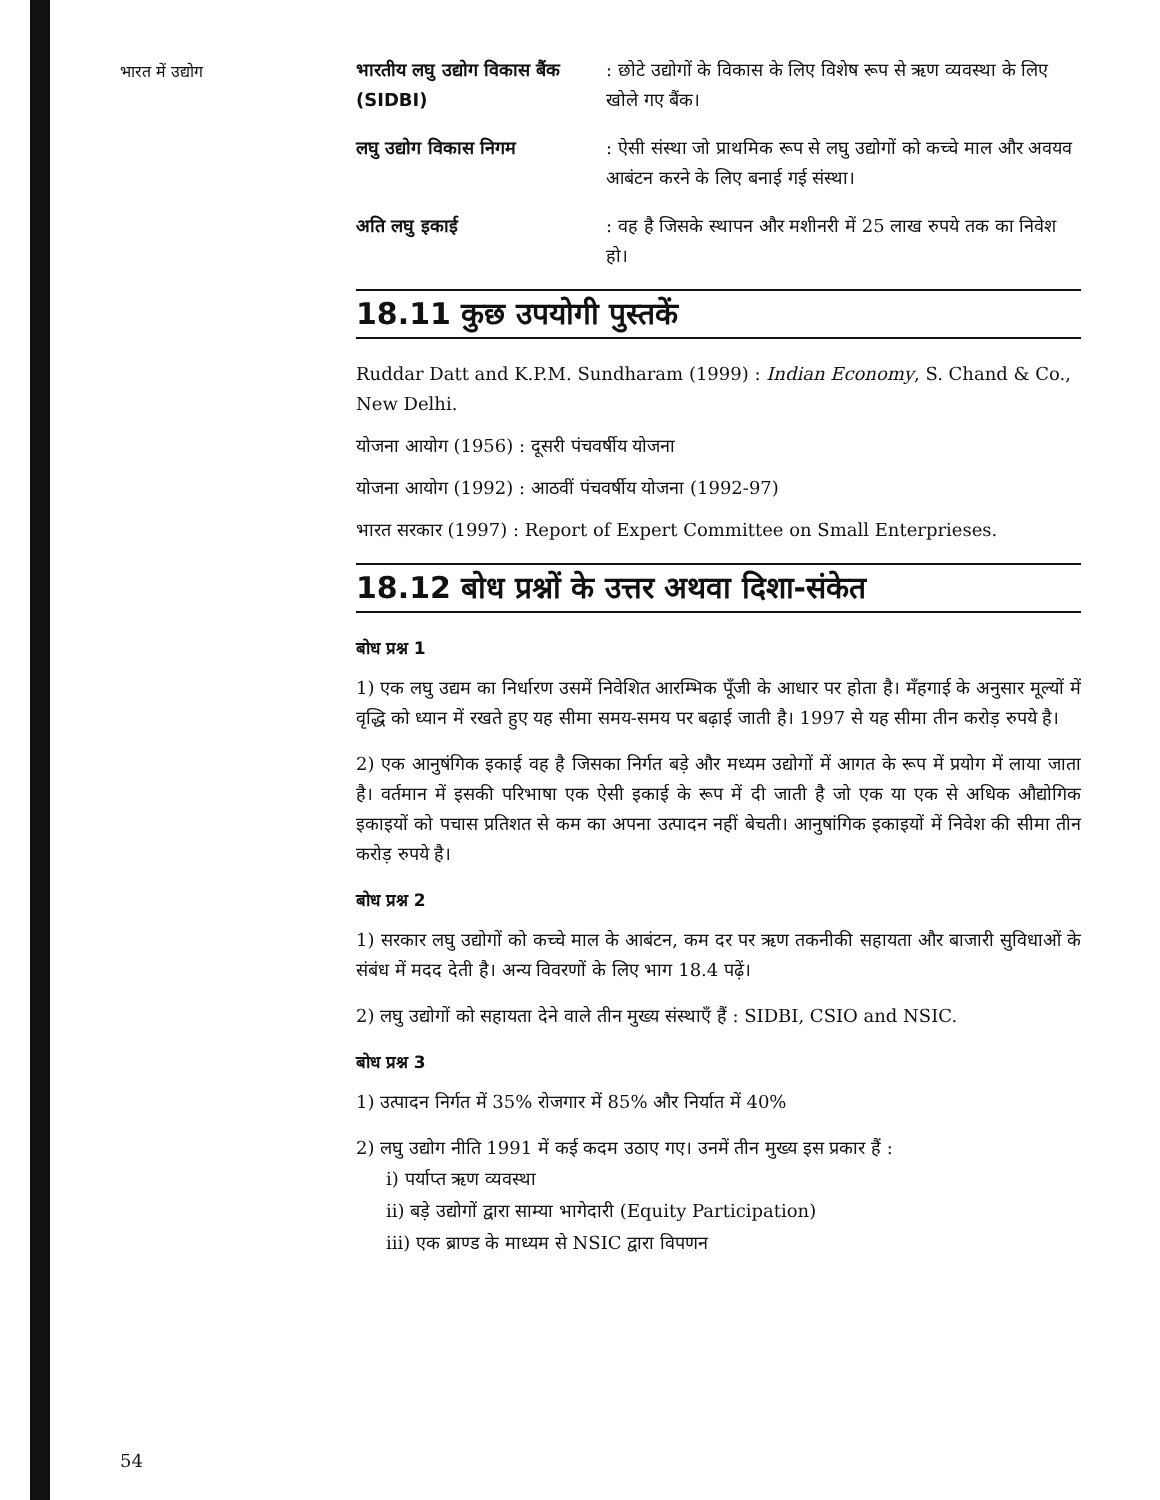भारत में उद्योग
भारतीय लघु उद्योग विकास बैंक (SIDBI)
: छोटे उद्योगों के विकास के लिए विशेष रूप से ऋण व्यवस्था के लिए खोले गए बैंक।
लघु उद्योग विकास निगम : ऐसी संस्था जो प्राथमिक रूप से लघु उद्योगों को कच्चे माल और अवयव आबंटन करने के लिए बनाई गई संस्था।
अति लघु इकाई : वह है जिसके स्थापन और मशीनरी में 25 लाख रुपये तक का निवेश हो।
18.11 कुछ उपयोगी पुस्तकें
Ruddar Datt and K.P.M. Sundharam (1999) : Indian Economy, S. Chand & Co., New Delhi.
योजना आयोग (1956) : दूसरी पंचवर्षीय योजना
योजना आयोग (1992) : आठवीं पंचवर्षीय योजना (1992-97)
भारत सरकार (1997) : Report of Expert Committee on Small Enterprieses.
18.12 बोध प्रश्नों के उत्तर अथवा दिशा-संकेत
बोध प्रश्न 1
1) एक लघु उद्यम का निर्धारण उसमें निवेशित आरम्भिक पूँजी के आधार पर होता है। मँहगाई के अनुसार मूल्यों में वृद्धि को ध्यान में रखते हुए यह सीमा समय-समय पर बढ़ाई जाती है। 1997 से यह सीमा तीन करोड़ रुपये है।
2) एक आनुषंगिक इकाई वह है जिसका निर्गत बड़े और मध्यम उद्योगों में आगत के रूप में प्रयोग में लाया जाता है। वर्तमान में इसकी परिभाषा एक ऐसी इकाई के रूप में दी जाती है जो एक या एक से अधिक औद्योगिक इकाइयों को पचास प्रतिशत से कम का अपना उत्पादन नहीं बेचती। आनुषांगिक इकाइयों में निवेश की सीमा तीन करोड़ रुपये है।
बोध प्रश्न 2
1) सरकार लघु उद्योगों को कच्चे माल के आबंटन, कम दर पर ऋण तकनीकी सहायता और बाजारी सुविधाओं के संबंध में मदद देती है। अन्य विवरणों के लिए भाग 18.4 पढ़ें।
2) लघु उद्योगों को सहायता देने वाले तीन मुख्य संस्थाएँ हैं : SIDBI, CSIO and NSIC.
बोध प्रश्न 3
1) उत्पादन निर्गत में 35% रोजगार में 85% और निर्यात में 40%
2) लघु उद्योग नीति 1991 में कई कदम उठाए गए। उनमें तीन मुख्य इस प्रकार हैं :
i) पर्याप्त ऋण व्यवस्था
ii) बड़े उद्योगों द्वारा साम्या भागेदारी (Equity Participation)
iii) एक ब्राण्ड के माध्यम से NSIC द्वारा विपणन
54